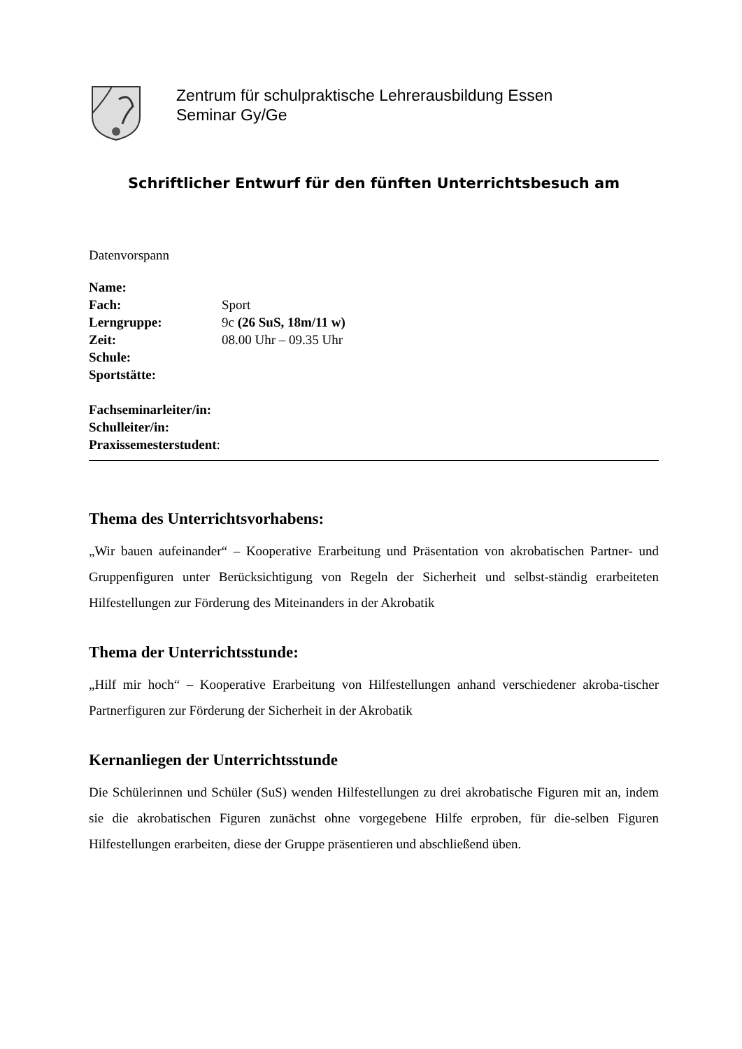Zentrum für schulpraktische Lehrerausbildung Essen
Seminar Gy/Ge
Schriftlicher Entwurf für den fünften Unterrichtsbesuch am
Datenvorspann
Name:
Fach: Sport
Lerngruppe: 9c (26 SuS, 18m/11 w)
Zeit: 08.00 Uhr – 09.35 Uhr
Schule:
Sportstätte:
Fachseminarleiter/in:
Schulleiter/in:
Praxissemesterstudent:
Thema des Unterrichtsvorhabens:
„Wir bauen aufeinander“ – Kooperative Erarbeitung und Präsentation von akrobatischen Partner- und Gruppenfiguren unter Berücksichtigung von Regeln der Sicherheit und selbst-ständig erarbeiteten Hilfestellungen zur Förderung des Miteinanders in der Akrobatik
Thema der Unterrichtsstunde:
„Hilf mir hoch“ – Kooperative Erarbeitung von Hilfestellungen anhand verschiedener akroba-tischer Partnerfiguren zur Förderung der Sicherheit in der Akrobatik
Kernanliegen der Unterrichtsstunde
Die Schülerinnen und Schüler (SuS) wenden Hilfestellungen zu drei akrobatische Figuren mit an, indem sie die akrobatischen Figuren zunächst ohne vorgegebene Hilfe erproben, für die-selben Figuren Hilfestellungen erarbeiten, diese der Gruppe präsentieren und abschließend üben.